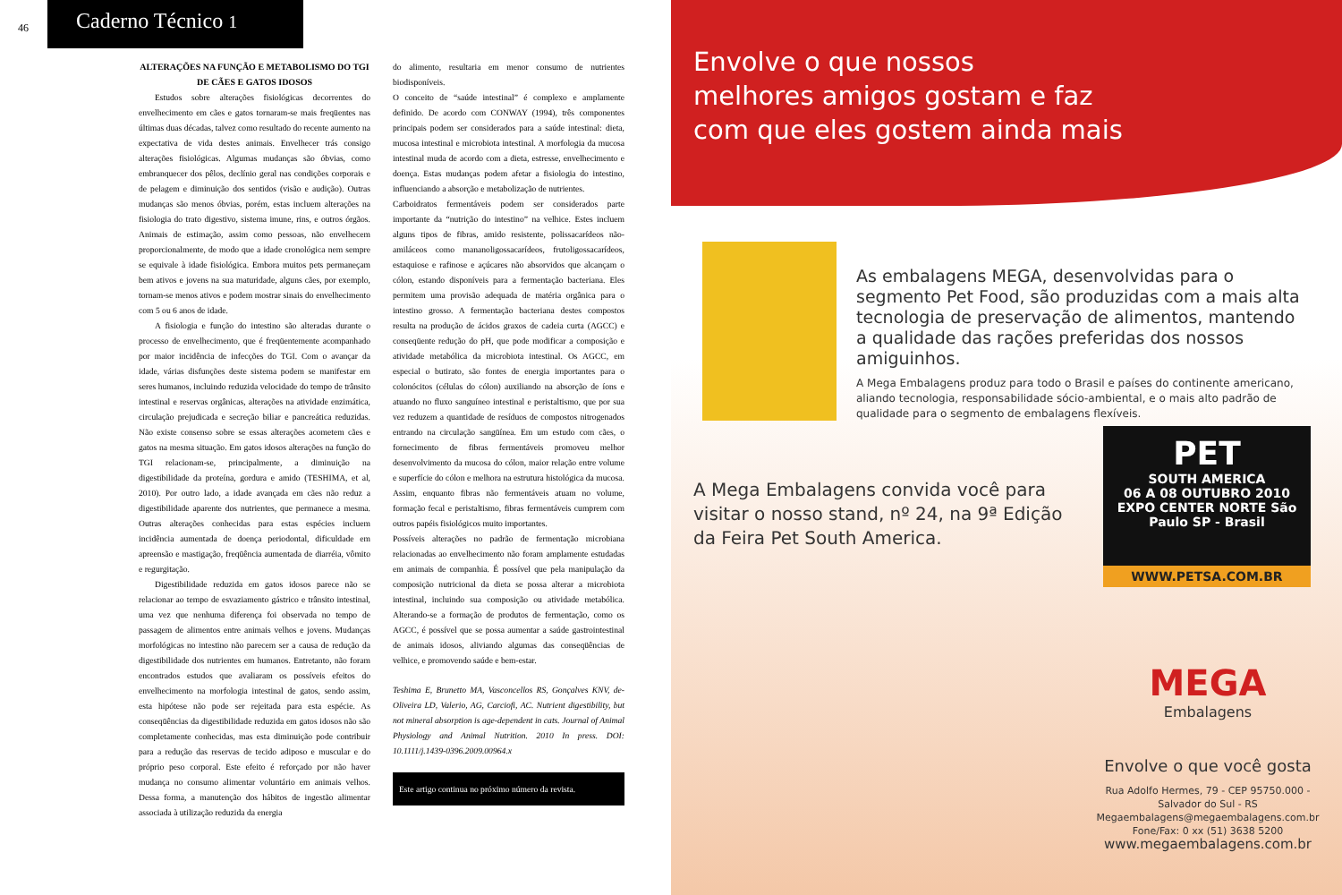46
Caderno Técnico 1
ALTERAÇÕES NA FUNÇÃO E METABOLISMO DO TGI
DE CÃES E GATOS IDOSOS
Estudos sobre alterações fisiológicas decorrentes do envelhecimento em cães e gatos tornaram-se mais freqüentes nas últimas duas décadas, talvez como resultado do recente aumento na expectativa de vida destes animais. Envelhecer trás consigo alterações fisiológicas. Algumas mudanças são óbvias, como embranquecer dos pêlos, declínio geral nas condições corporais e de pelagem e diminuição dos sentidos (visão e audição). Outras mudanças são menos óbvias, porém, estas incluem alterações na fisiologia do trato digestivo, sistema imune, rins, e outros órgãos. Animais de estimação, assim como pessoas, não envelhecem proporcionalmente, de modo que a idade cronológica nem sempre se equivale à idade fisiológica. Embora muitos pets permaneçam bem ativos e jovens na sua maturidade, alguns cães, por exemplo, tornam-se menos ativos e podem mostrar sinais do envelhecimento com 5 ou 6 anos de idade.
A fisiologia e função do intestino são alteradas durante o processo de envelhecimento, que é freqüentemente acompanhado por maior incidência de infecções do TGI. Com o avançar da idade, várias disfunções deste sistema podem se manifestar em seres humanos, incluindo reduzida velocidade do tempo de trânsito intestinal e reservas orgânicas, alterações na atividade enzimática, circulação prejudicada e secreção biliar e pancreática reduzidas. Não existe consenso sobre se essas alterações acometem cães e gatos na mesma situação. Em gatos idosos alterações na função do TGI relacionam-se, principalmente, a diminuição na digestibilidade da proteína, gordura e amido (TESHIMA, et al, 2010). Por outro lado, a idade avançada em cães não reduz a digestibilidade aparente dos nutrientes, que permanece a mesma. Outras alterações conhecidas para estas espécies incluem incidência aumentada de doença periodontal, dificuldade em apreensão e mastigação, freqüência aumentada de diarréia, vômito e regurgitação.
Digestibilidade reduzida em gatos idosos parece não se relacionar ao tempo de esvaziamento gástrico e trânsito intestinal, uma vez que nenhuma diferença foi observada no tempo de passagem de alimentos entre animais velhos e jovens. Mudanças morfológicas no intestino não parecem ser a causa de redução da digestibilidade dos nutrientes em humanos. Entretanto, não foram encontrados estudos que avaliaram os possíveis efeitos do envelhecimento na morfologia intestinal de gatos, sendo assim, esta hipótese não pode ser rejeitada para esta espécie. As conseqüências da digestibilidade reduzida em gatos idosos não são completamente conhecidas, mas esta diminuição pode contribuir para a redução das reservas de tecido adiposo e muscular e do próprio peso corporal. Este efeito é reforçado por não haver mudança no consumo alimentar voluntário em animais velhos. Dessa forma, a manutenção dos hábitos de ingestão alimentar associada à utilização reduzida da energia
do alimento, resultaria em menor consumo de nutrientes biodisponíveis.
O conceito de “saúde intestinal” é complexo e amplamente definido. De acordo com CONWAY (1994), três componentes principais podem ser considerados para a saúde intestinal: dieta, mucosa intestinal e microbiota intestinal. A morfologia da mucosa intestinal muda de acordo com a dieta, estresse, envelhecimento e doença. Estas mudanças podem afetar a fisiologia do intestino, influenciando a absorção e metabolização de nutrientes.
Carboidratos fermentáveis podem ser considerados parte importante da “nutrição do intestino” na velhice. Estes incluem alguns tipos de fibras, amido resistente, polissacarídeos não-amiláceos como mananoligossacarídeos, frutoligossacarídeos, estaquiose e rafinose e açúcares não absorvidos que alcançam o cólon, estando disponíveis para a fermentação bacteriana. Eles permitem uma provisão adequada de matéria orgânica para o intestino grosso. A fermentação bacteriana destes compostos resulta na produção de ácidos graxos de cadeia curta (AGCC) e conseqüente redução do pH, que pode modificar a composição e atividade metabólica da microbiota intestinal. Os AGCC, em especial o butirato, são fontes de energia importantes para o colonócitos (células do cólon) auxiliando na absorção de íons e atuando no fluxo sanguíneo intestinal e peristaltismo, que por sua vez reduzem a quantidade de resíduos de compostos nitrogenados entrando na circulação sangüínea. Em um estudo com cães, o fornecimento de fibras fermentáveis promoveu melhor desenvolvimento da mucosa do cólon, maior relação entre volume e superfície do cólon e melhora na estrutura histológica da mucosa. Assim, enquanto fibras não fermentáveis atuam no volume, formação fecal e peristaltismo, fibras fermentáveis cumprem com outros papéis fisiológicos muito importantes.
Possíveis alterações no padrão de fermentação microbiana relacionadas ao envelhecimento não foram amplamente estudadas em animais de companhia. É possível que pela manipulação da composição nutricional da dieta se possa alterar a microbiota intestinal, incluindo sua composição ou atividade metabólica. Alterando-se a formação de produtos de fermentação, como os AGCC, é possível que se possa aumentar a saúde gastrointestinal de animais idosos, aliviando algumas das conseqüências de velhice, e promovendo saúde e bem-estar.
Teshima E, Brunetto MA, Vasconcellos RS, Gonçalves KNV, de-Oliveira LD, Valerio, AG, Carciofi, AC. Nutrient digestibility, but not mineral absorption is age-dependent in cats. Journal of Animal Physiology and Animal Nutrition. 2010 In press. DOI: 10.1111/j.1439-0396.2009.00964.x
Este artigo continua no próximo número da revista.
Envolve o que nossos
melhores amigos gostam e faz
com que eles gostem ainda mais
As embalagens MEGA, desenvolvidas para o segmento Pet Food, são produzidas com a mais alta tecnologia de preservação de alimentos, mantendo a qualidade das rações preferidas dos nossos amiguinhos.
A Mega Embalagens produz para todo o Brasil e países do continente americano, aliando tecnologia, responsabilidade sócio-ambiental, e o mais alto padrão de qualidade para o segmento de embalagens flexíveis.
A Mega Embalagens convida você para visitar o nosso stand, nº 24, na 9ª Edição da Feira Pet South America.
PET
SOUTH AMERICA
06 A 08 OUTUBRO 2010
EXPO CENTER NORTE São Paulo SP - Brasil
WWW.PETSA.COM.BR
MEGA
Embalagens
Envolve o que você gosta
Rua Adolfo Hermes, 79 - CEP 95750.000 - Salvador do Sul - RS
Megaembalagens@megaembalagens.com.br
Fone/Fax: 0 xx (51) 3638 5200
www.megaembalagens.com.br